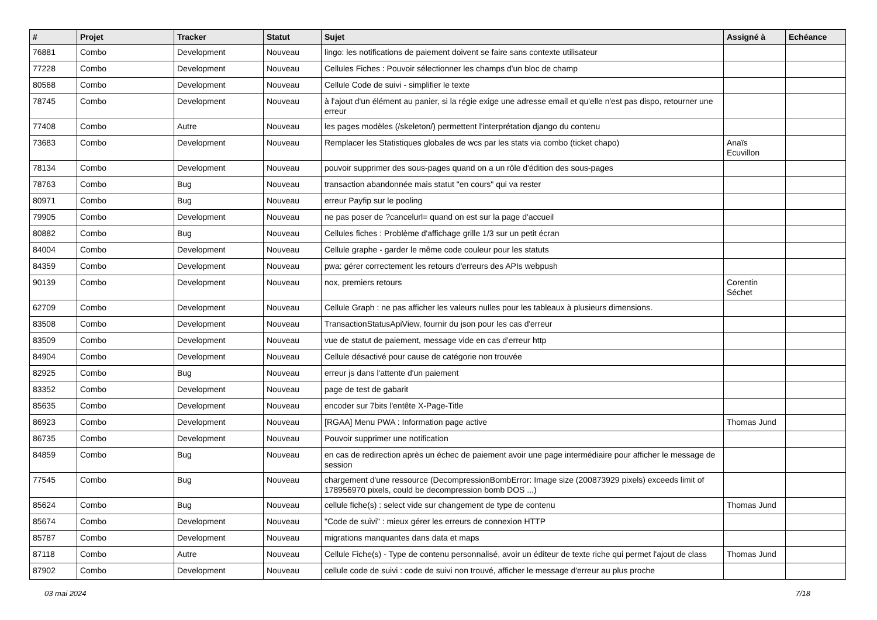| # | Projet | Tracker | Statut | Sujet | Assigné à | Echéance |
| --- | --- | --- | --- | --- | --- | --- |
| 76881 | Combo | Development | Nouveau | lingo: les notifications de paiement doivent se faire sans contexte utilisateur | | |
| 77228 | Combo | Development | Nouveau | Cellules Fiches : Pouvoir sélectionner les champs d'un bloc de champ | | |
| 80568 | Combo | Development | Nouveau | Cellule Code de suivi - simplifier le texte | | |
| 78745 | Combo | Development | Nouveau | à l'ajout d'un élément au panier, si la régie exige une adresse email et qu'elle n'est pas dispo, retourner une erreur | | |
| 77408 | Combo | Autre | Nouveau | les pages modèles (/skeleton/) permettent l'interprétation django du contenu | | |
| 73683 | Combo | Development | Nouveau | Remplacer les Statistiques globales de wcs par les stats via combo (ticket chapo) | Anaïs Ecuvillon | |
| 78134 | Combo | Development | Nouveau | pouvoir supprimer des sous-pages quand on a un rôle d'édition des sous-pages | | |
| 78763 | Combo | Bug | Nouveau | transaction abandonnée mais statut "en cours" qui va rester | | |
| 80971 | Combo | Bug | Nouveau | erreur Payfip sur le pooling | | |
| 79905 | Combo | Development | Nouveau | ne pas poser de ?cancelurl= quand on est sur la page d'accueil | | |
| 80882 | Combo | Bug | Nouveau | Cellules fiches : Problème d'affichage grille 1/3 sur un petit écran | | |
| 84004 | Combo | Development | Nouveau | Cellule graphe - garder le même code couleur pour les statuts | | |
| 84359 | Combo | Development | Nouveau | pwa: gérer correctement les retours d'erreurs des APIs webpush | | |
| 90139 | Combo | Development | Nouveau | nox, premiers retours | Corentin Séchet | |
| 62709 | Combo | Development | Nouveau | Cellule Graph : ne pas afficher les valeurs nulles pour les tableaux à plusieurs dimensions. | | |
| 83508 | Combo | Development | Nouveau | TransactionStatusApiView, fournir du json pour les cas d'erreur | | |
| 83509 | Combo | Development | Nouveau | vue de statut de paiement, message vide en cas d'erreur http | | |
| 84904 | Combo | Development | Nouveau | Cellule désactivé pour cause de catégorie non trouvée | | |
| 82925 | Combo | Bug | Nouveau | erreur js dans l'attente d'un paiement | | |
| 83352 | Combo | Development | Nouveau | page de test de gabarit | | |
| 85635 | Combo | Development | Nouveau | encoder sur 7bits l'entête X-Page-Title | | |
| 86923 | Combo | Development | Nouveau | [RGAA] Menu PWA : Information page active | Thomas Jund | |
| 86735 | Combo | Development | Nouveau | Pouvoir supprimer une notification | | |
| 84859 | Combo | Bug | Nouveau | en cas de redirection après un échec de paiement avoir une page intermédiaire pour afficher le message de session | | |
| 77545 | Combo | Bug | Nouveau | chargement d'une ressource (DecompressionBombError: Image size (200873929 pixels) exceeds limit of 178956970 pixels, could be decompression bomb DOS ...) | | |
| 85624 | Combo | Bug | Nouveau | cellule fiche(s) : select vide sur changement de type de contenu | Thomas Jund | |
| 85674 | Combo | Development | Nouveau | "Code de suivi" : mieux gérer les erreurs de connexion HTTP | | |
| 85787 | Combo | Development | Nouveau | migrations manquantes dans data et maps | | |
| 87118 | Combo | Autre | Nouveau | Cellule Fiche(s) - Type de contenu personnalisé, avoir un éditeur de texte riche qui permet l'ajout de class | Thomas Jund | |
| 87902 | Combo | Development | Nouveau | cellule code de suivi : code de suivi non trouvé, afficher le message d'erreur au plus proche | | |
03 mai 2024 7/18